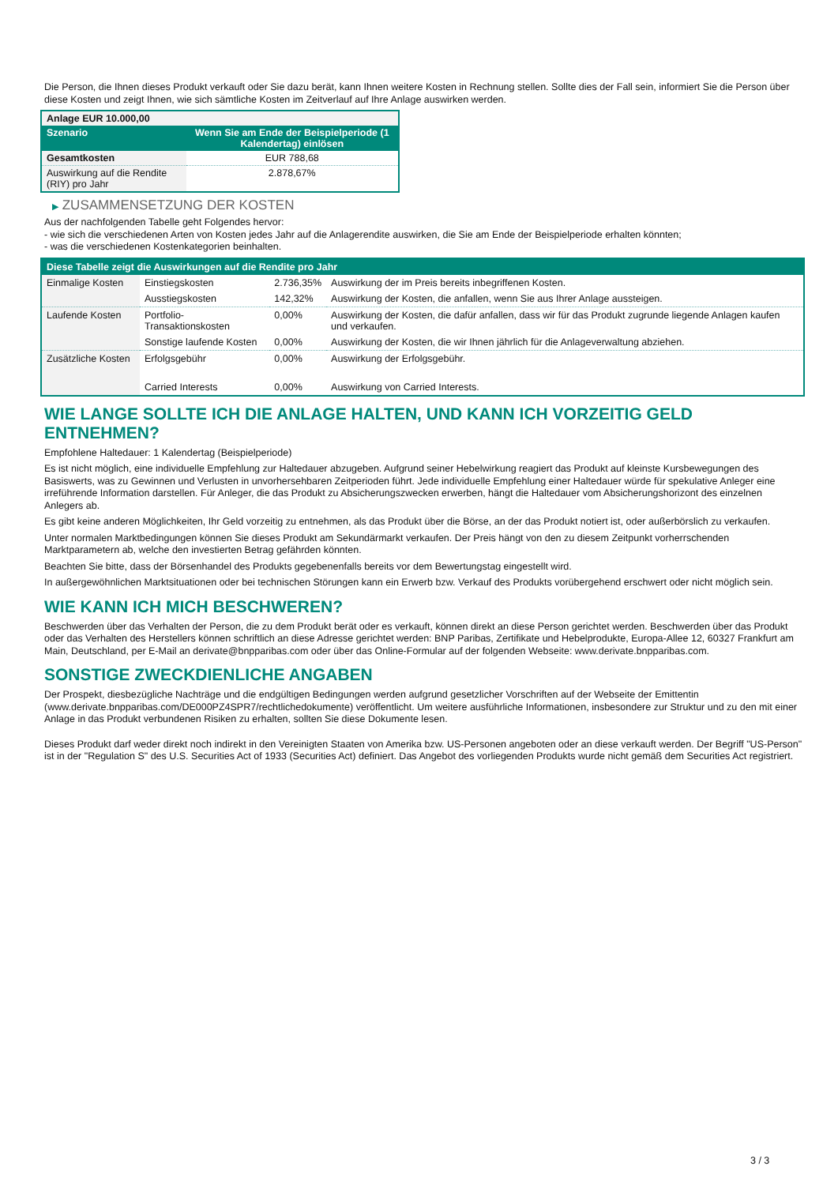Die Person, die Ihnen dieses Produkt verkauft oder Sie dazu berät, kann Ihnen weitere Kosten in Rechnung stellen. Sollte dies der Fall sein, informiert Sie die Person über diese Kosten und zeigt Ihnen, wie sich sämtliche Kosten im Zeitverlauf auf Ihre Anlage auswirken werden.
| Anlage EUR 10.000,00 | |
| Szenario | Wenn Sie am Ende der Beispielperiode (1 Kalendertag) einlösen |
| Gesamtkosten | EUR 788,68 |
| Auswirkung auf die Rendite (RIY) pro Jahr | 2.878,67% |
▶ ZUSAMMENSETZUNG DER KOSTEN
Aus der nachfolgenden Tabelle geht Folgendes hervor:
- wie sich die verschiedenen Arten von Kosten jedes Jahr auf die Anlagerendite auswirken, die Sie am Ende der Beispielperiode erhalten könnten;
- was die verschiedenen Kostenkategorien beinhalten.
| Diese Tabelle zeigt die Auswirkungen auf die Rendite pro Jahr | | | |
| Einmalige Kosten | Einstiegskosten | 2.736,35% | Auswirkung der im Preis bereits inbegriffenen Kosten. |
| | Ausstiegskosten | 142,32% | Auswirkung der Kosten, die anfallen, wenn Sie aus Ihrer Anlage aussteigen. |
| Laufende Kosten | Portfolio-Transaktionskosten | 0,00% | Auswirkung der Kosten, die dafür anfallen, dass wir für das Produkt zugrunde liegende Anlagen kaufen und verkaufen. |
| | Sonstige laufende Kosten | 0,00% | Auswirkung der Kosten, die wir Ihnen jährlich für die Anlageverwaltung abziehen. |
| Zusätzliche Kosten | Erfolgsgebühr | 0,00% | Auswirkung der Erfolgsgebühr. |
| | Carried Interests | 0,00% | Auswirkung von Carried Interests. |
WIE LANGE SOLLTE ICH DIE ANLAGE HALTEN, UND KANN ICH VORZEITIG GELD ENTNEHMEN?
Empfohlene Haltedauer: 1 Kalendertag (Beispielperiode)
Es ist nicht möglich, eine individuelle Empfehlung zur Haltedauer abzugeben. Aufgrund seiner Hebelwirkung reagiert das Produkt auf kleinste Kursbewegungen des Basiswerts, was zu Gewinnen und Verlusten in unvorhersehbaren Zeitperioden führt. Jede individuelle Empfehlung einer Haltedauer würde für spekulative Anleger eine irreführende Information darstellen. Für Anleger, die das Produkt zu Absicherungszwecken erwerben, hängt die Haltedauer vom Absicherungshorizont des einzelnen Anlegers ab.
Es gibt keine anderen Möglichkeiten, Ihr Geld vorzeitig zu entnehmen, als das Produkt über die Börse, an der das Produkt notiert ist, oder außerbörslich zu verkaufen.
Unter normalen Marktbedingungen können Sie dieses Produkt am Sekundärmarkt verkaufen. Der Preis hängt von den zu diesem Zeitpunkt vorherrschenden Marktparametern ab, welche den investierten Betrag gefährden könnten.
Beachten Sie bitte, dass der Börsenhandel des Produkts gegebenenfalls bereits vor dem Bewertungstag eingestellt wird.
In außergewöhnlichen Marktsituationen oder bei technischen Störungen kann ein Erwerb bzw. Verkauf des Produkts vorübergehend erschwert oder nicht möglich sein.
WIE KANN ICH MICH BESCHWEREN?
Beschwerden über das Verhalten der Person, die zu dem Produkt berät oder es verkauft, können direkt an diese Person gerichtet werden. Beschwerden über das Produkt oder das Verhalten des Herstellers können schriftlich an diese Adresse gerichtet werden: BNP Paribas, Zertifikate und Hebelprodukte, Europa-Allee 12, 60327 Frankfurt am Main, Deutschland, per E-Mail an derivate@bnpparibas.com oder über das Online-Formular auf der folgenden Webseite: www.derivate.bnpparibas.com.
SONSTIGE ZWECKDIENLICHE ANGABEN
Der Prospekt, diesbezügliche Nachträge und die endgültigen Bedingungen werden aufgrund gesetzlicher Vorschriften auf der Webseite der Emittentin (www.derivate.bnpparibas.com/DE000PZ4SPR7/rechtlichedokumente) veröffentlicht. Um weitere ausführliche Informationen, insbesondere zur Struktur und zu den mit einer Anlage in das Produkt verbundenen Risiken zu erhalten, sollten Sie diese Dokumente lesen.
Dieses Produkt darf weder direkt noch indirekt in den Vereinigten Staaten von Amerika bzw. US-Personen angeboten oder an diese verkauft werden. Der Begriff "US-Person" ist in der "Regulation S" des U.S. Securities Act of 1933 (Securities Act) definiert. Das Angebot des vorliegenden Produkts wurde nicht gemäß dem Securities Act registriert.
3 / 3